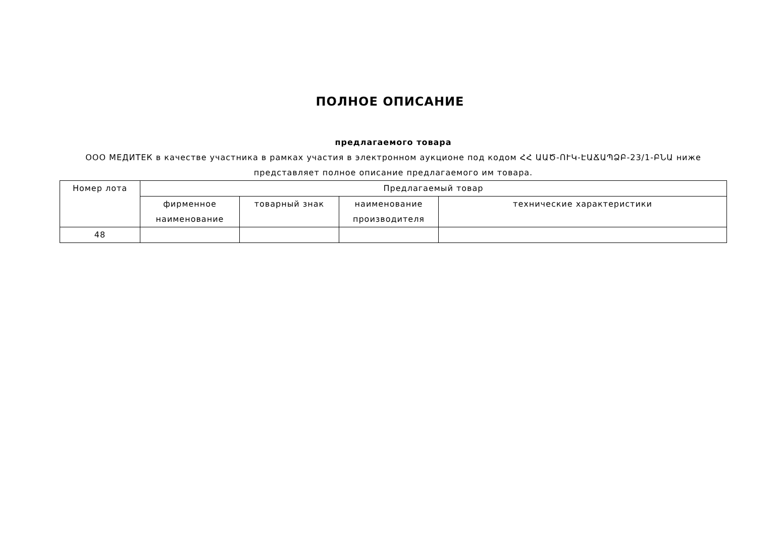ПОЛНОЕ ОПИСАНИЕ
предлагаемого товара
ООО МЕДИТЕК в качестве участника в рамках участия в электронном аукционе под кодом ՀՀ ԱԱԾ-ՈՒԿ-ԷԱՃԱՊՁԲ-23/1-ԲՆԱ ниже представляет полное описание предлагаемого им товара.
| Номер лота | Предлагаемый товар | | | |
| --- | --- | --- | --- | --- |
| | фирменное наименование | товарный знак | наименование производителя | технические характеристики |
| 48 | | | | |